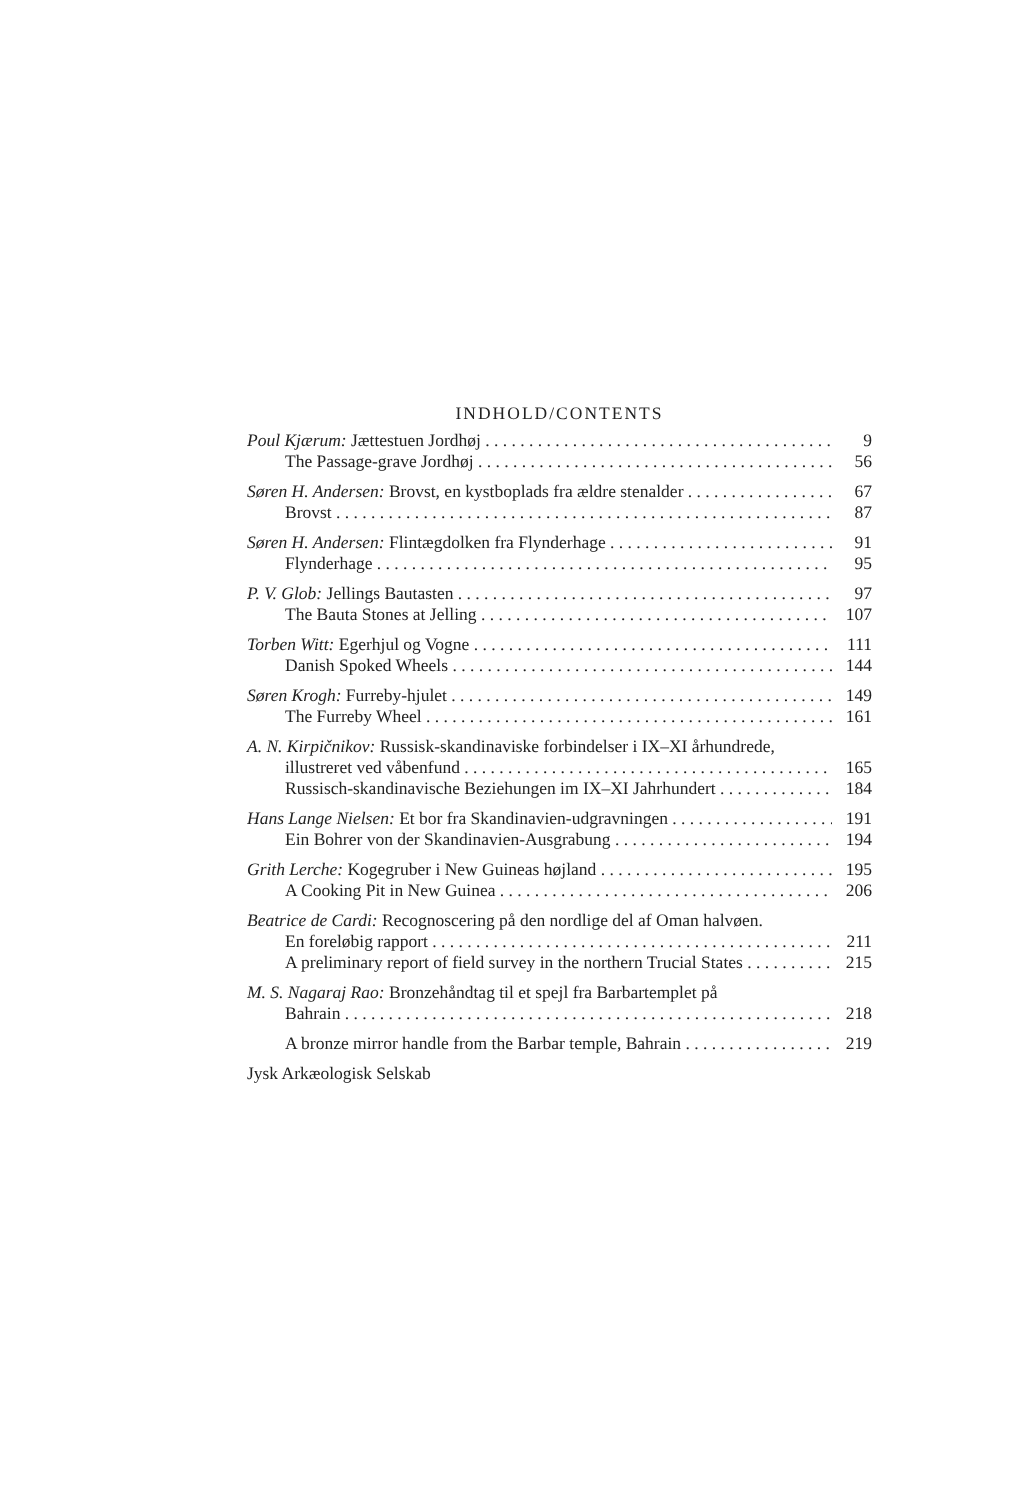INDHOLD/CONTENTS
Poul Kjærum: Jættestuen Jordhøj 9
The Passage-grave Jordhøj 56
Søren H. Andersen: Brovst, en kystboplads fra ældre stenalder 67
Brovst 87
Søren H. Andersen: Flintægdolken fra Flynderhage 91
Flynderhage 95
P. V. Glob: Jellings Bautasten 97
The Bauta Stones at Jelling 107
Torben Witt: Egerhjul og Vogne 111
Danish Spoked Wheels 144
Søren Krogh: Furreby-hjulet 149
The Furreby Wheel 161
A. N. Kirpičnikov: Russisk-skandinaviske forbindelser i IX–XI århundrede,
illustreret ved våbenfund 165
Russisch-skandinavische Beziehungen im IX–XI Jahrhundert 184
Hans Lange Nielsen: Et bor fra Skandinavien-udgravningen 191
Ein Bohrer von der Skandinavien-Ausgrabung 194
Grith Lerche: Kogegruber i New Guineas højland 195
A Cooking Pit in New Guinea 206
Beatrice de Cardi: Recognoscering på den nordlige del af Oman halvøen.
En foreløbig rapport 211
A preliminary report of field survey in the northern Trucial States 215
M. S. Nagaraj Rao: Bronzehåndtag til et spejl fra Barbartemplet på
Bahrain 218
A bronze mirror handle from the Barbar temple, Bahrain 219
Jysk Arkæologisk Selskab